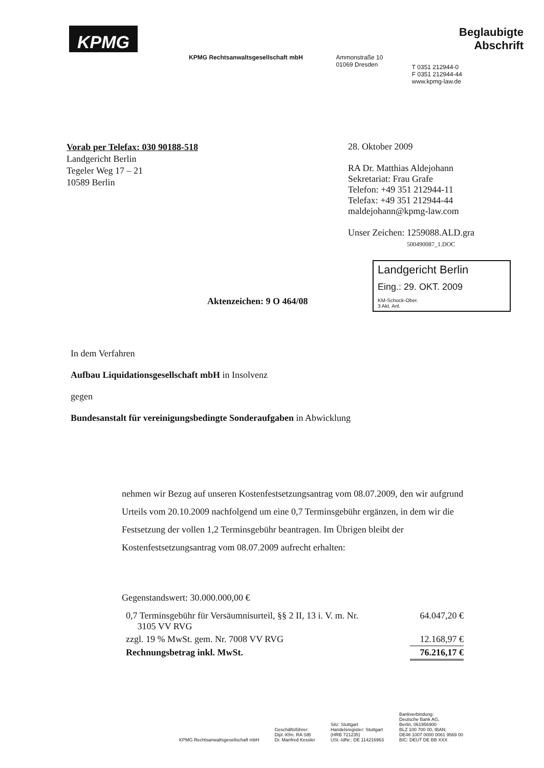KPMG
KPMG Rechtsanwaltsgesellschaft mbH Ammonstraße 10
01069 Dresden
Beglaubigte Abschrift
T 0351 212944-0
F 0351 212944-44
www.kpmg-law.de
Vorab per Telefax: 030 90188-518
Landgericht Berlin
Tegeler Weg 17 – 21
10589 Berlin
28. Oktober 2009
RA Dr. Matthias Aldejohann
Sekretariat: Frau Grafe
Telefon: +49 351 212944-11
Telefax: +49 351 212944-44
maldejohann@kpmg-law.com
Unser Zeichen: 1259088.ALD.gra
500490087_1.DOC
Landgericht Berlin
Eing.: 29. OKT. 2009
KM-Schock-Ober.
3 Akt. Anl.
Aktenzeichen: 9 O 464/08
In dem Verfahren
Aufbau Liquidationsgesellschaft mbH in Insolvenz
gegen
Bundesanstalt für vereinigungsbedingte Sonderaufgaben in Abwicklung
nehmen wir Bezug auf unseren Kostenfestsetzungsantrag vom 08.07.2009, den wir aufgrund Urteils vom 20.10.2009 nachfolgend um eine 0,7 Terminsgebühr ergänzen, in dem wir die Festsetzung der vollen 1,2 Terminsgebühr beantragen. Im Übrigen bleibt der Kostenfestsetzungsantrag vom 08.07.2009 aufrecht erhalten:
Gegenstandswert: 30.000.000,00 €
| 0,7 Terminsgebühr für Versäumnisurteil, §§ 2 II, 13 i. V. m. Nr. 3105 VV RVG | 64.047,20 € |
| zzgl. 19 % MwSt. gem. Nr. 7008 VV RVG | 12.168,97 € |
| Rechnungsbetrag inkl. MwSt. | 76.216,17 € |
KPMG Rechtsanwaltsgesellschaft mbH
Geschäftsführer:
Dipl.-Kfm. RA StB
Dr. Manfred Kessler
Sitz: Stuttgart
Handelsregister: Stuttgart
(HRB 721235)
USt.-IdNr.: DE 114216963
Bankverbindung:
Deutsche Bank AG,
Berlin, 061956900
BLZ 100 700 00, IBAN:
DE46 1007 0000 0061 9569 00
BIC: DEUT DE BB XXX